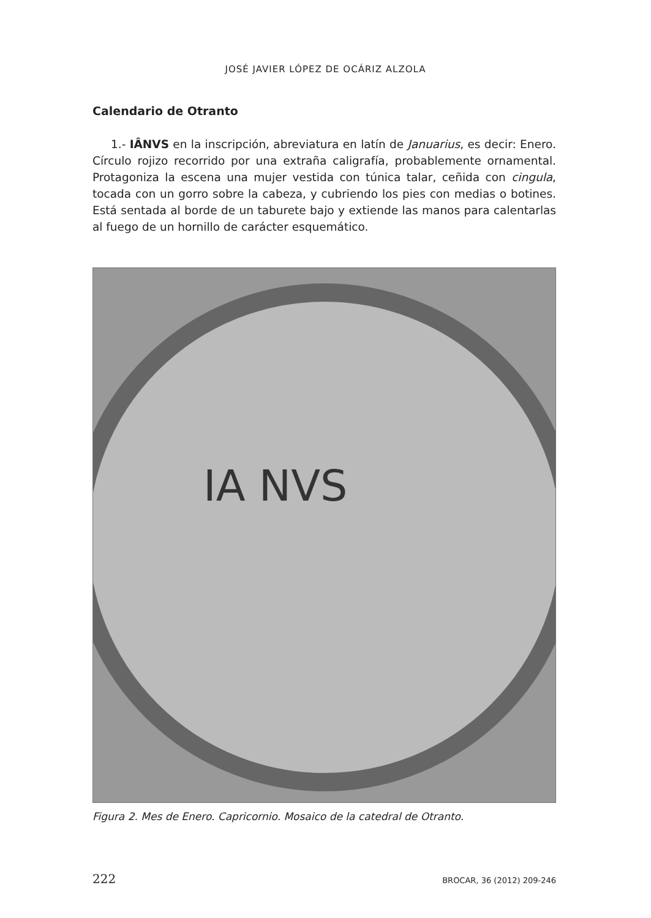JOSÉ JAVIER LÓPEZ DE OCÁRIZ ALZOLA
Calendario de Otranto
1.- IÂNVS en la inscripción, abreviatura en latín de Januarius, es decir: Enero. Círculo rojizo recorrido por una extraña caligrafía, probablemente ornamental. Protagoniza la escena una mujer vestida con túnica talar, ceñida con cingula, tocada con un gorro sobre la cabeza, y cubriendo los pies con medias o botines. Está sentada al borde de un taburete bajo y extiende las manos para calentarlas al fuego de un hornillo de carácter esquemático.
IA NVS
Figura 2. Mes de Enero. Capricornio. Mosaico de la catedral de Otranto.
222 BROCAR, 36 (2012) 209-246